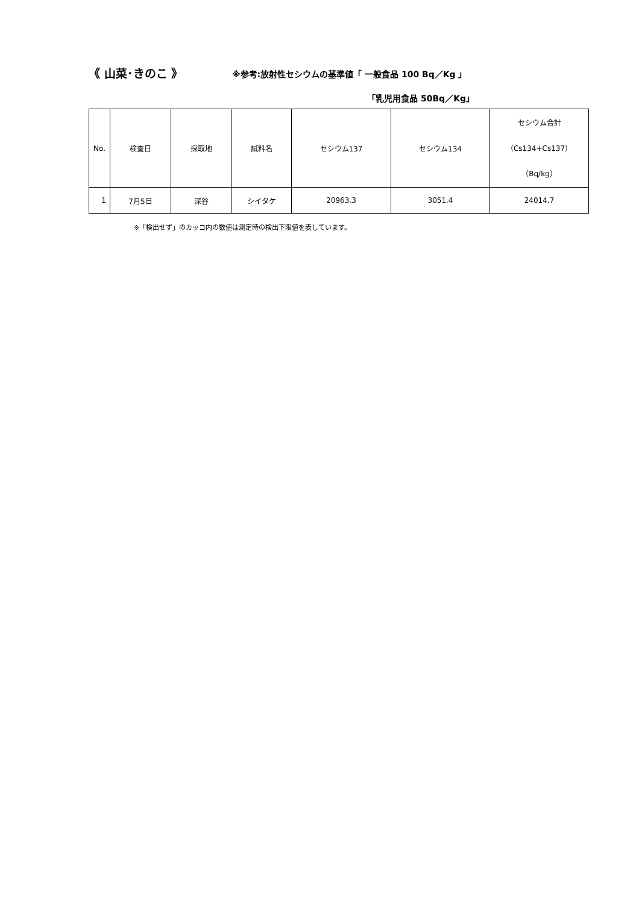《 山菜･きのこ 》 ※参考:放射性セシウムの基準値「 一般食品 100 Bq／Kg 」
「乳児用食品 50Bq／Kg」
| No. | 検査日 | 採取地 | 試料名 | セシウム137 | セシウム134 | セシウム合計 （Cs134+Cs137） （Bq/kg） |
| --- | --- | --- | --- | --- | --- | --- |
| 1 | 7月5日 | 深谷 | シイタケ | 20963.3 | 3051.4 | 24014.7 |
※「検出せず」のカッコ内の数値は測定時の検出下限値を表しています。